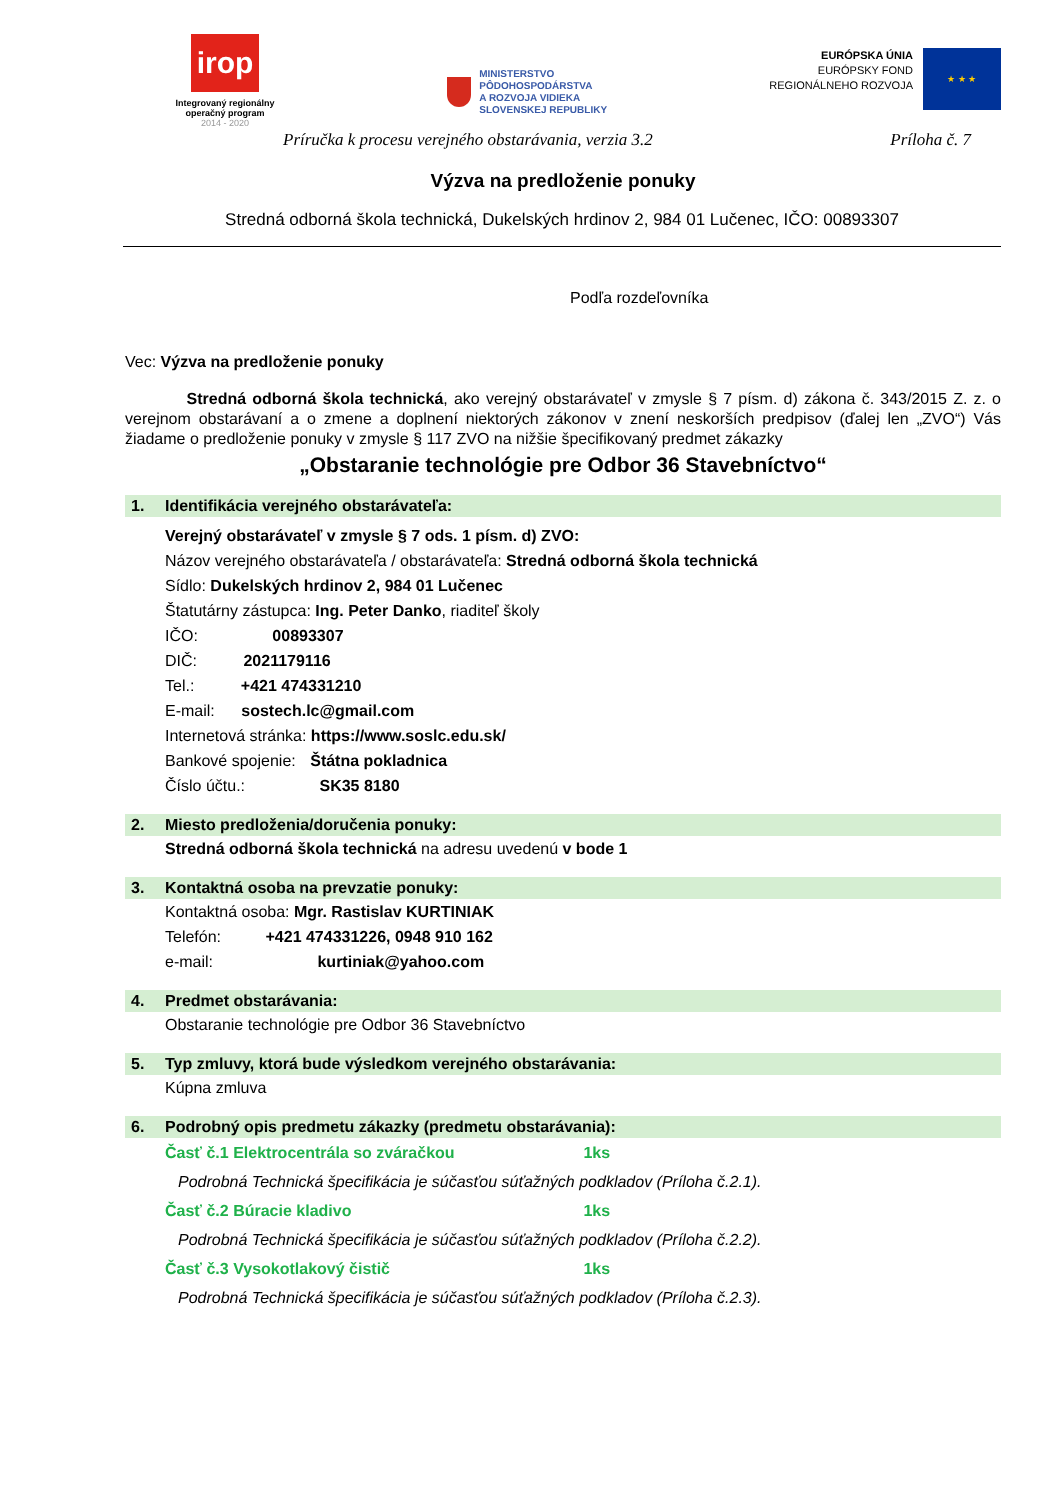irop
Integrovaný regionálny
operačný program
2014 - 2020
MINISTERSTVO
PÔDOHOSPODÁRSTVA
A ROZVOJA VIDIEKA
SLOVENSKEJ REPUBLIKY
EURÓPSKA ÚNIA
EURÓPSKY FOND
REGIONÁLNEHO ROZVOJA
★ ★ ★
Príručka k procesu verejného obstarávania, verzia 3.2 Príloha č. 7
Výzva na predloženie ponuky
Stredná odborná škola technická, Dukelských hrdinov 2, 984 01 Lučenec, IČO: 00893307
Podľa rozdeľovníka
Vec: Výzva na predloženie ponuky
Stredná odborná škola technická, ako verejný obstarávateľ v zmysle § 7 písm. d) zákona č. 343/2015 Z. z. o verejnom obstarávaní a o zmene a doplnení niektorých zákonov v znení neskorších predpisov (ďalej len „ZVO“) Vás žiadame o predloženie ponuky v zmysle § 117 ZVO na nižšie špecifikovaný predmet zákazky
„Obstaranie technológie pre Odbor 36 Stavebníctvo“
1. Identifikácia verejného obstarávateľa:
Verejný obstarávateľ v zmysle § 7 ods. 1 písm. d) ZVO:
Názov verejného obstarávateľa / obstarávateľa: Stredná odborná škola technická
Sídlo: Dukelských hrdinov 2, 984 01 Lučenec
Štatutárny zástupca: Ing. Peter Danko, riaditeľ školy
IČO: 00893307
DIČ: 2021179116
Tel.: +421 474331210
E-mail: sostech.lc@gmail.com
Internetová stránka: https://www.soslc.edu.sk/
Bankové spojenie: Štátna pokladnica
Číslo účtu.: SK35 8180
2. Miesto predloženia/doručenia ponuky:
Stredná odborná škola technická na adresu uvedenú v bode 1
3. Kontaktná osoba na prevzatie ponuky:
Kontaktná osoba: Mgr. Rastislav KURTINIAK
Telefón: +421 474331226, 0948 910 162
e-mail: kurtiniak@yahoo.com
4. Predmet obstarávania:
Obstaranie technológie pre Odbor 36 Stavebníctvo
5. Typ zmluvy, ktorá bude výsledkom verejného obstarávania:
Kúpna zmluva
6. Podrobný opis predmetu zákazky (predmetu obstarávania):
Časť č.1 Elektrocentrála so zváračkou 1ks
Podrobná Technická špecifikácia je súčasťou súťažných podkladov (Príloha č.2.1).
Časť č.2 Búracie kladivo 1ks
Podrobná Technická špecifikácia je súčasťou súťažných podkladov (Príloha č.2.2).
Časť č.3 Vysokotlakový čistič 1ks
Podrobná Technická špecifikácia je súčasťou súťažných podkladov (Príloha č.2.3).